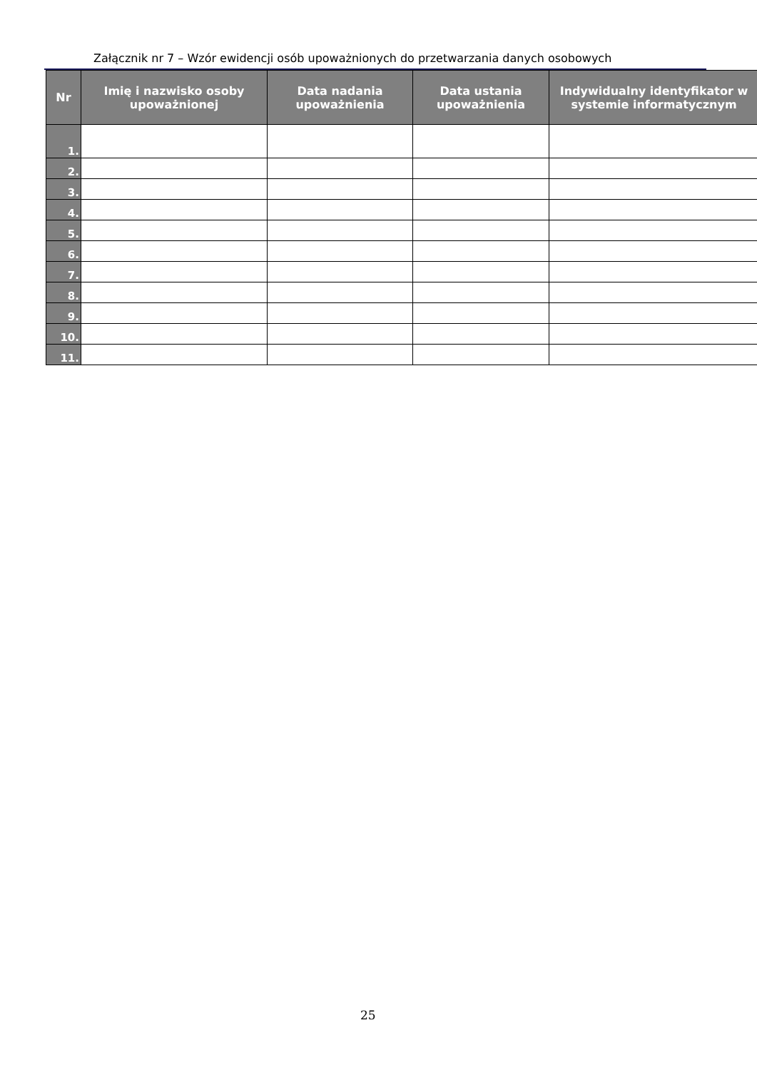Załącznik nr 7 – Wzór ewidencji osób upoważnionych do przetwarzania danych osobowych
| Nr | Imię i nazwisko osoby upoważnionej | Data nadania upoważnienia | Data ustania upoważnienia | Indywidualny identyfikator w systemie informatycznym |
| --- | --- | --- | --- | --- |
| 1. | | | | |
| 2. | | | | |
| 3. | | | | |
| 4. | | | | |
| 5. | | | | |
| 6. | | | | |
| 7. | | | | |
| 8. | | | | |
| 9. | | | | |
| 10. | | | | |
| 11. | | | | |
25